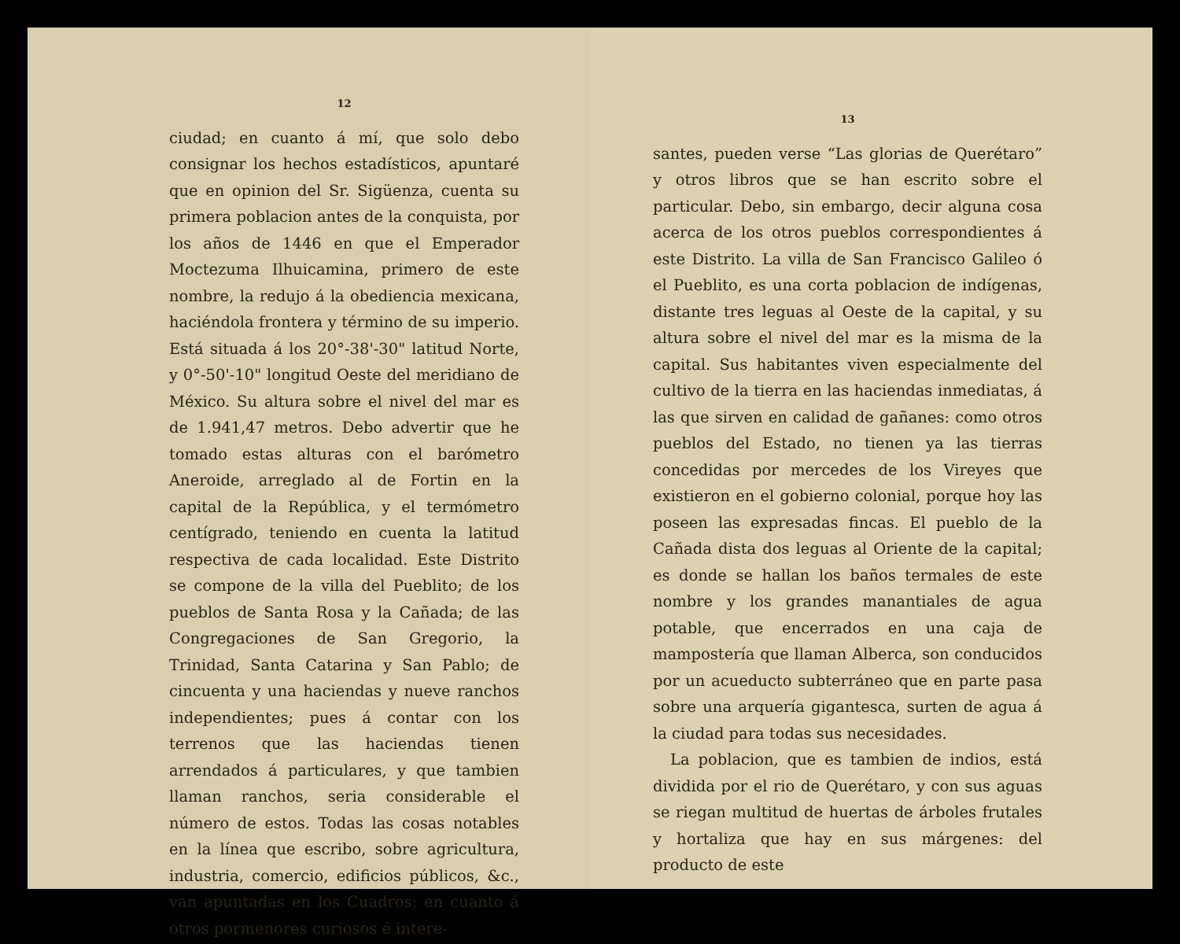12
ciudad; en cuanto á mí, que solo debo consignar los hechos estadísticos, apuntaré que en opinion del Sr. Sigüenza, cuenta su primera poblacion antes de la conquista, por los años de 1446 en que el Emperador Moctezuma Ilhuicamina, primero de este nombre, la redujo á la obediencia mexicana, haciéndola frontera y término de su imperio. Está situada á los 20°-38'-30" latitud Norte, y 0°-50'-10" longitud Oeste del meridiano de México. Su altura sobre el nivel del mar es de 1.941,47 metros. Debo advertir que he tomado estas alturas con el barómetro Aneroide, arreglado al de Fortin en la capital de la República, y el termómetro centígrado, teniendo en cuenta la latitud respectiva de cada localidad. Este Distrito se compone de la villa del Pueblito; de los pueblos de Santa Rosa y la Cañada; de las Congregaciones de San Gregorio, la Trinidad, Santa Catarina y San Pablo; de cincuenta y una haciendas y nueve ranchos independientes; pues á contar con los terrenos que las haciendas tienen arrendados á particulares, y que tambien llaman ranchos, seria considerable el número de estos. Todas las cosas notables en la línea que escribo, sobre agricultura, industria, comercio, edificios públicos, &c., van apuntadas en los Cuadros: en cuanto á otros pormenores curiosos é intere-
13
santes, pueden verse “Las glorias de Querétaro” y otros libros que se han escrito sobre el particular. Debo, sin embargo, decir alguna cosa acerca de los otros pueblos correspondientes á este Distrito. La villa de San Francisco Galileo ó el Pueblito, es una corta poblacion de indígenas, distante tres leguas al Oeste de la capital, y su altura sobre el nivel del mar es la misma de la capital. Sus habitantes viven especialmente del cultivo de la tierra en las haciendas inmediatas, á las que sirven en calidad de gañanes: como otros pueblos del Estado, no tienen ya las tierras concedidas por mercedes de los Vireyes que existieron en el gobierno colonial, porque hoy las poseen las expresadas fincas. El pueblo de la Cañada dista dos leguas al Oriente de la capital; es donde se hallan los baños termales de este nombre y los grandes manantiales de agua potable, que encerrados en una caja de mampostería que llaman Alberca, son conducidos por un acueducto subterráneo que en parte pasa sobre una arquería gigantesca, surten de agua á la ciudad para todas sus necesidades.
La poblacion, que es tambien de indios, está dividida por el rio de Querétaro, y con sus aguas se riegan multitud de huertas de árboles frutales y hortaliza que hay en sus márgenes: del producto de este